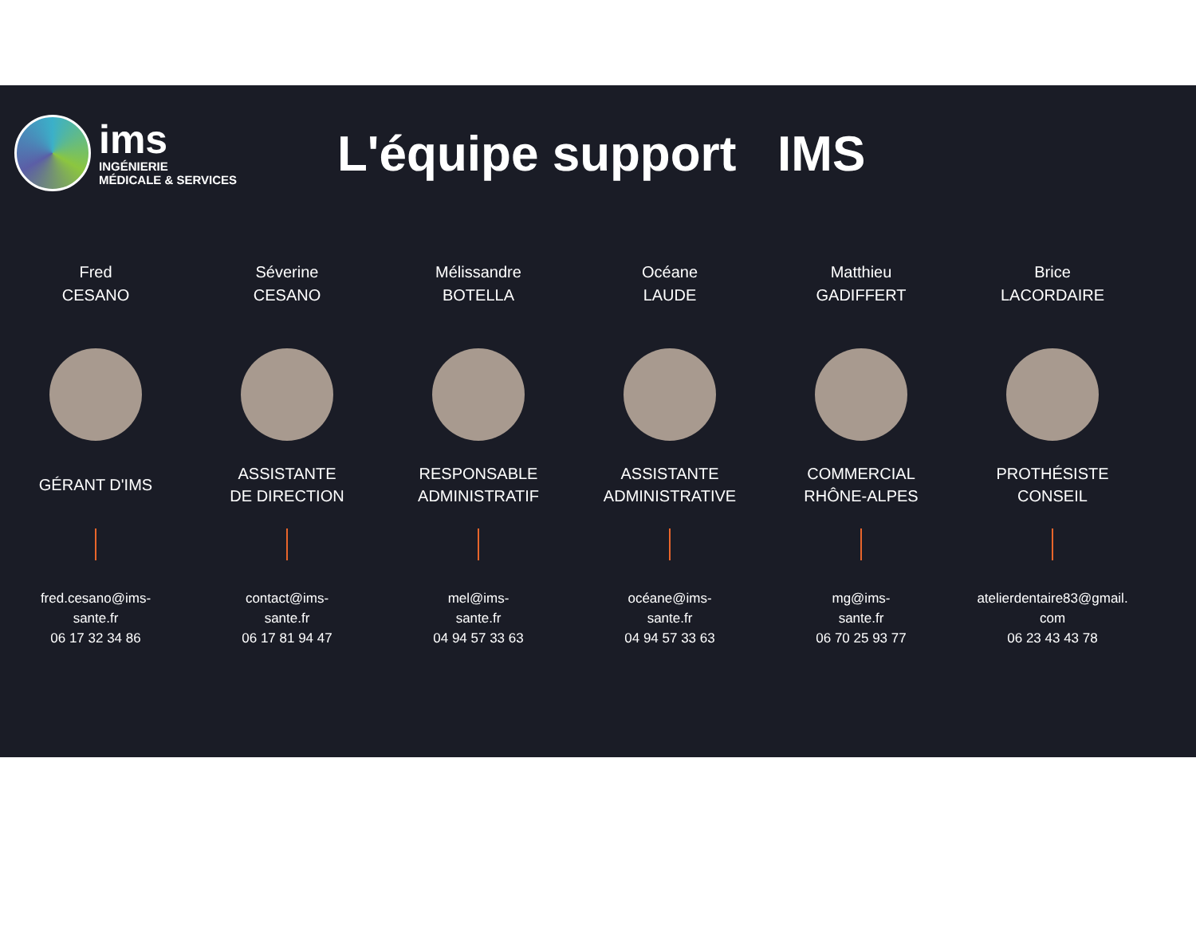ims
INGÉNIERIE
MÉDICALE & SERVICES
L'équipe support IMS
Fred
CESANO
GÉRANT D'IMS
fred.cesano@ims-
sante.fr
06 17 32 34 86
Séverine
CESANO
ASSISTANTE
DE DIRECTION
contact@ims-
sante.fr
06 17 81 94 47
Mélissandre
BOTELLA
RESPONSABLE
ADMINISTRATIF
mel@ims-
sante.fr
04 94 57 33 63
Océane
LAUDE
ASSISTANTE
ADMINISTRATIVE
océane@ims-
sante.fr
04 94 57 33 63
Matthieu
GADIFFERT
COMMERCIAL
RHÔNE-ALPES
mg@ims-
sante.fr
06 70 25 93 77
Brice
LACORDAIRE
PROTHÉSISTE
CONSEIL
atelierdentaire83@gmail.
com
06 23 43 43 78